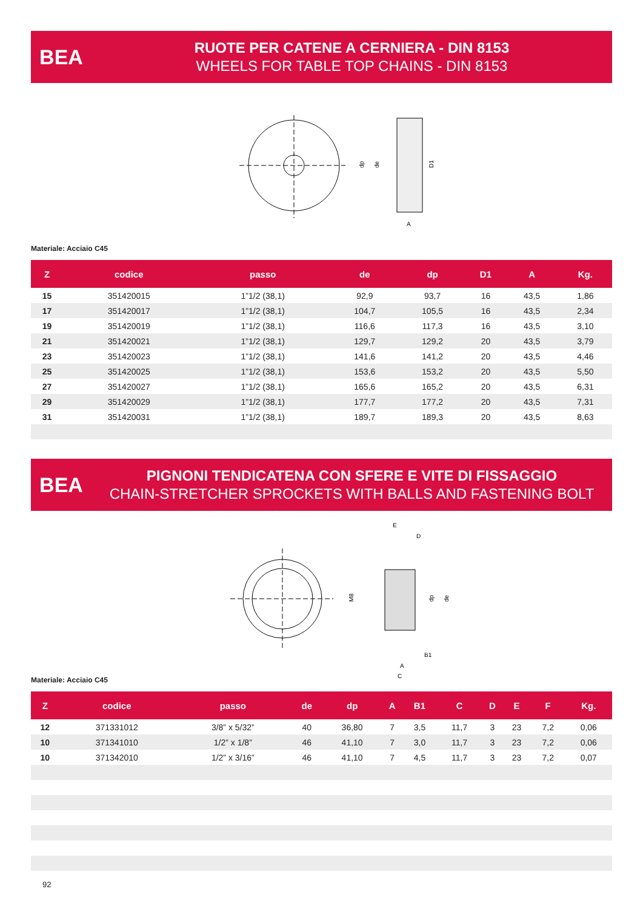BEA
RUOTE PER CATENE A CERNIERA - DIN 8153
WHEELS FOR TABLE TOP CHAINS - DIN 8153
dp
de
D1
A
Materiale: Acciaio C45
| Z | codice | passo | de | dp | D1 | A | Kg. |
| --- | --- | --- | --- | --- | --- | --- | --- |
| 15 | 351420015 | 1”1/2 (38,1) | 92,9 | 93,7 | 16 | 43,5 | 1,86 |
| 17 | 351420017 | 1”1/2 (38,1) | 104,7 | 105,5 | 16 | 43,5 | 2,34 |
| 19 | 351420019 | 1”1/2 (38,1) | 116,6 | 117,3 | 16 | 43,5 | 3,10 |
| 21 | 351420021 | 1”1/2 (38,1) | 129,7 | 129,2 | 20 | 43,5 | 3,79 |
| 23 | 351420023 | 1”1/2 (38,1) | 141,6 | 141,2 | 20 | 43,5 | 4,46 |
| 25 | 351420025 | 1”1/2 (38,1) | 153,6 | 153,2 | 20 | 43,5 | 5,50 |
| 27 | 351420027 | 1”1/2 (38,1) | 165,6 | 165,2 | 20 | 43,5 | 6,31 |
| 29 | 351420029 | 1”1/2 (38,1) | 177,7 | 177,2 | 20 | 43,5 | 7,31 |
| 31 | 351420031 | 1”1/2 (38,1) | 189,7 | 189,3 | 20 | 43,5 | 8,63 |
BEA
PIGNONI TENDICATENA CON SFERE E VITE DI FISSAGGIO
CHAIN-STRETCHER SPROCKETS WITH BALLS AND FASTENING BOLT
E
D
dp
de
M8
B1
A
C
Materiale: Acciaio C45
| Z | codice | passo | de | dp | A | B1 | C | D | E | F | Kg. |
| --- | --- | --- | --- | --- | --- | --- | --- | --- | --- | --- | --- |
| 12 | 371331012 | 3/8” x 5/32” | 40 | 36,80 | 7 | 3,5 | 11,7 | 3 | 23 | 7,2 | 0,06 |
| 10 | 371341010 | 1/2” x 1/8” | 46 | 41,10 | 7 | 3,0 | 11,7 | 3 | 23 | 7,2 | 0,06 |
| 10 | 371342010 | 1/2” x 3/16” | 46 | 41,10 | 7 | 4,5 | 11,7 | 3 | 23 | 7,2 | 0,07 |
92